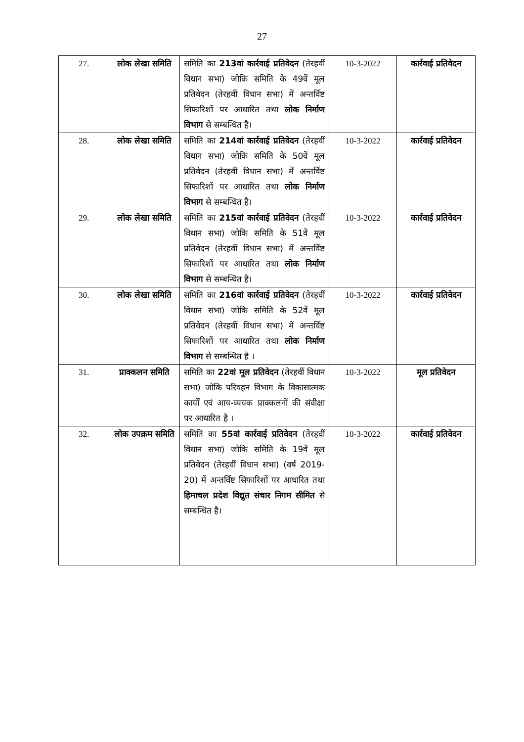27
| 27. | लोक लेखा समिति | समिति का 213वां कार्रवाई प्रतिवेदन (तेरहवीं विधान सभा) जोकि समिति के 49वें मूल प्रतिवेदन (तेरहवीं विधान सभा) में अन्तर्विष्ट सिफारिशों पर आधारित तथा लोक निर्माण विभाग से सम्बन्धित है। | 10-3-2022 | कार्रवाई प्रतिवेदन |
| 28. | लोक लेखा समिति | समिति का 214वां कार्रवाई प्रतिवेदन (तेरहवीं विधान सभा) जोकि समिति के 50वें मूल प्रतिवेदन (तेरहवीं विधान सभा) में अन्तर्विष्ट सिफारिशों पर आधारित तथा लोक निर्माण विभाग से सम्बन्धित है। | 10-3-2022 | कार्रवाई प्रतिवेदन |
| 29. | लोक लेखा समिति | समिति का 215वां कार्रवाई प्रतिवेदन (तेरहवीं विधान सभा) जोकि समिति के 51वें मूल प्रतिवेदन (तेरहवीं विधान सभा) में अन्तर्विष्ट सिफारिशों पर आधारित तथा लोक निर्माण विभाग से सम्बन्धित है। | 10-3-2022 | कार्रवाई प्रतिवेदन |
| 30. | लोक लेखा समिति | समिति का 216वां कार्रवाई प्रतिवेदन (तेरहवीं विधान सभा) जोकि समिति के 52वें मूल प्रतिवेदन (तेरहवीं विधान सभा) में अन्तर्विष्ट सिफारिशों पर आधारित तथा लोक निर्माण विभाग से सम्बन्धित है । | 10-3-2022 | कार्रवाई प्रतिवेदन |
| 31. | प्राक्कलन समिति | समिति का 22वां मूल प्रतिवेदन (तेरहवीं विधान सभा) जोकि परिवहन विभाग के विकासात्मक कार्यों एवं आय-व्ययक प्राक्कलनों की संवीक्षा पर आधारित है । | 10-3-2022 | मूल प्रतिवेदन |
| 32. | लोक उपक्रम समिति | समिति का 55वां कार्रवाई प्रतिवेदन (तेरहवीं विधान सभा) जोकि समिति के 19वें मूल प्रतिवेदन (तेरहवीं विधान सभा) (वर्ष 2019-20) में अन्तर्विष्ट सिफारिशों पर आधारित तथा हिमाचल प्रदेश विद्युत संचार निगम सीमित से सम्बन्धित है। | 10-3-2022 | कार्रवाई प्रतिवेदन |